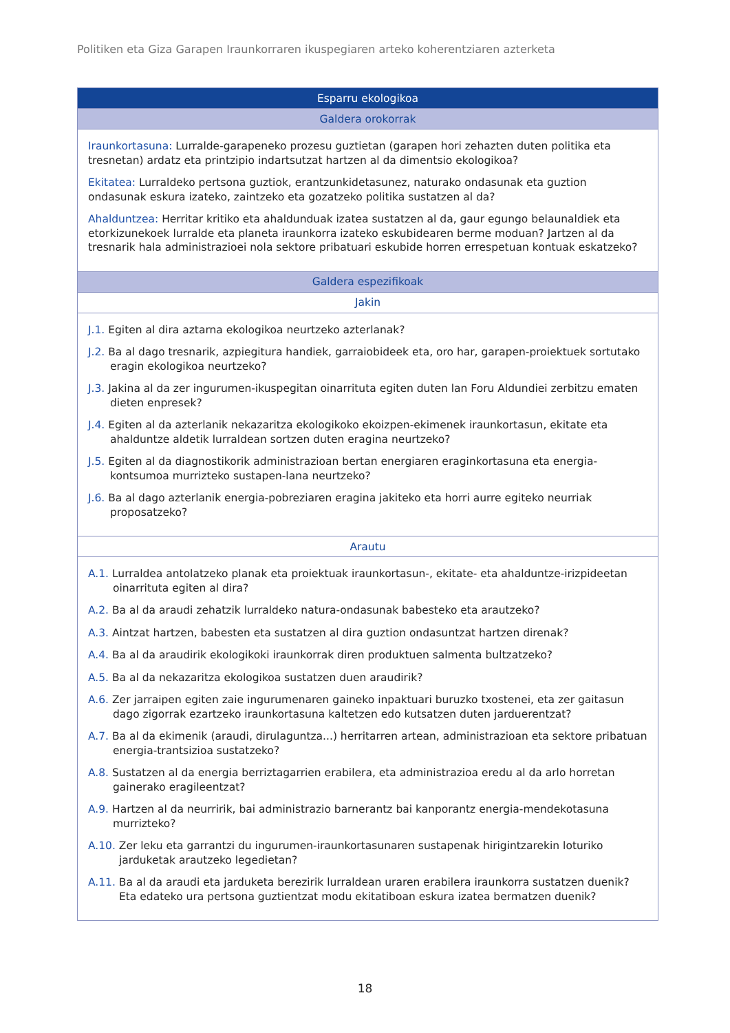Politiken eta Giza Garapen Iraunkorraren ikuspegiaren arteko koherentziaren azterketa
| Esparru ekologikoa |
| --- |
| Galdera orokorrak |
| Iraunkortasuna: Lurralde-garapeneko prozesu guztietan (garapen hori zehazten duten politika eta tresnetan) ardatz eta printzipio indartsutzat hartzen al da dimentsio ekologikoa? Ekitatea: Lurraldeko pertsona guztiok, erantzunkidetasunez, naturako ondasunak eta guztion ondasunak eskura izateko, zaintzeko eta gozatzeko politika sustatzen al da? Ahalduntzea: Herritar kritiko eta ahaldunduak izatea sustatzen al da, gaur egungo belaunaldiek eta etorkizunekoek lurralde eta planeta iraunkorra izateko eskubidearen berme moduan? Jartzen al da tresnarik hala administrazioei nola sektore pribatuari eskubide horren errespetuan kontuak eskatzeko? |
| Galdera espezifikoak |
| Jakin |
| J.1. Egiten al dira aztarna ekologikoa neurtzeko azterlanak? J.2. Ba al dago tresnarik, azpiegitura handiek, garraiobideek eta, oro har, garapen-proiektuek sortutako eragin ekologikoa neurtzeko? J.3. Jakina al da zer ingurumen-ikuspegitan oinarrituta egiten duten lan Foru Aldundiei zerbitzu ematen dieten enpresek? J.4. Egiten al da azterlanik nekazaritza ekologikoko ekoizpen-ekimenek iraunkortasun, ekitate eta ahalduntze aldetik lurraldean sortzen duten eragina neurtzeko? J.5. Egiten al da diagnostikorik administrazioan bertan energiaren eraginkortasuna eta energia-kontsumoa murrizteko sustapen-lana neurtzeko? J.6. Ba al dago azterlanik energia-pobreziaren eragina jakiteko eta horri aurre egiteko neurriak proposatzeko? |
| Arautu |
| A.1. Lurraldea antolatzeko planak eta proiektuak iraunkortasun-, ekitate- eta ahalduntze-irizpideetan oinarrituta egiten al dira? A.2. Ba al da araudi zehatzik lurraldeko natura-ondasunak babesteko eta arautzeko? A.3. Aintzat hartzen, babesten eta sustatzen al dira guztion ondasuntzat hartzen direnak? A.4. Ba al da araudirik ekologikoki iraunkorrak diren produktuen salmenta bultzatzeko? A.5. Ba al da nekazaritza ekologikoa sustatzen duen araudirik? A.6. Zer jarraipen egiten zaie ingurumenaren gaineko inpaktuari buruzko txostenei, eta zer gaitasun dago zigorrak ezartzeko iraunkortasuna kaltetzen edo kutsatzen duten jarduerentzat? A.7. Ba al da ekimenik (araudi, dirulaguntza...) herritarren artean, administrazioan eta sektore pribatuan energia-trantsizioa sustatzeko? A.8. Sustatzen al da energia berriztagarrien erabilera, eta administrazioa eredu al da arlo horretan gainerako eragileentzat? A.9. Hartzen al da neurririk, bai administrazio barnerantz bai kanporantz energia-mendekotasuna murrizteko? A.10. Zer leku eta garrantzi du ingurumen-iraunkortasunaren sustapenak hirigintzarekin loturiko jarduketak arautzeko legedietan? A.11. Ba al da araudi eta jarduketa berezirik lurraldean uraren erabilera iraunkorra sustatzen duenik? Eta edateko ura pertsona guztientzat modu ekitatiboan eskura izatea bermatzen duenik? |
18